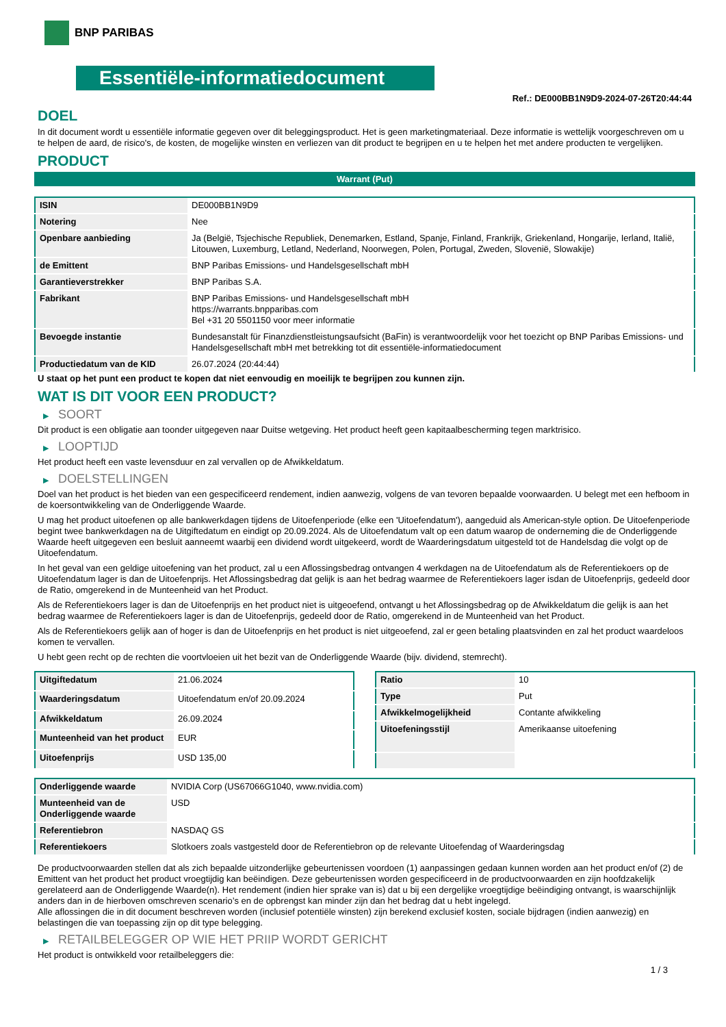BNP PARIBAS
Essentiële-informatiedocument
Ref.: DE000BB1N9D9-2024-07-26T20:44:44
DOEL
In dit document wordt u essentiële informatie gegeven over dit beleggingsproduct. Het is geen marketingmateriaal. Deze informatie is wettelijk voorgeschreven om u te helpen de aard, de risico's, de kosten, de mogelijke winsten en verliezen van dit product te begrijpen en u te helpen het met andere producten te vergelijken.
PRODUCT
Warrant (Put)
| ISIN | DE000BB1N9D9 |
| Notering | Nee |
| Openbare aanbieding | Ja (België, Tsjechische Republiek, Denemarken, Estland, Spanje, Finland, Frankrijk, Griekenland, Hongarije, Ierland, Italië, Litouwen, Luxemburg, Letland, Nederland, Noorwegen, Polen, Portugal, Zweden, Slovenië, Slowakije) |
| de Emittent | BNP Paribas Emissions- und Handelsgesellschaft mbH |
| Garantieverstrekker | BNP Paribas S.A. |
| Fabrikant | BNP Paribas Emissions- und Handelsgesellschaft mbH https://warrants.bnpparibas.com Bel +31 20 5501150 voor meer informatie |
| Bevoegde instantie | Bundesanstalt für Finanzdienstleistungsaufsicht (BaFin) is verantwoordelijk voor het toezicht op BNP Paribas Emissions- und Handelsgesellschaft mbH met betrekking tot dit essentiële-informatiedocument |
| Productiedatum van de KID | 26.07.2024 (20:44:44) |
U staat op het punt een product te kopen dat niet eenvoudig en moeilijk te begrijpen zou kunnen zijn.
WAT IS DIT VOOR EEN PRODUCT?
▶ SOORT
Dit product is een obligatie aan toonder uitgegeven naar Duitse wetgeving. Het product heeft geen kapitaalbescherming tegen marktrisico.
▶ LOOPTIJD
Het product heeft een vaste levensduur en zal vervallen op de Afwikkeldatum.
▶ DOELSTELLINGEN
Doel van het product is het bieden van een gespecificeerd rendement, indien aanwezig, volgens de van tevoren bepaalde voorwaarden. U belegt met een hefboom in de koersontwikkeling van de Onderliggende Waarde.
U mag het product uitoefenen op alle bankwerkdagen tijdens de Uitoefenperiode (elke een 'Uitoefendatum'), aangeduid als American-style option. De Uitoefenperiode begint twee bankwerkdagen na de Uitgiftedatum en eindigt op 20.09.2024. Als de Uitoefendatum valt op een datum waarop de onderneming die de Onderliggende Waarde heeft uitgegeven een besluit aanneemt waarbij een dividend wordt uitgekeerd, wordt de Waarderingsdatum uitgesteld tot de Handelsdag die volgt op de Uitoefendatum.
In het geval van een geldige uitoefening van het product, zal u een Aflossingsbedrag ontvangen 4 werkdagen na de Uitoefendatum als de Referentiekoers op de Uitoefendatum lager is dan de Uitoefenprijs. Het Aflossingsbedrag dat gelijk is aan het bedrag waarmee de Referentiekoers lager isdan de Uitoefenprijs, gedeeld door de Ratio, omgerekend in de Munteenheid van het Product.
Als de Referentiekoers lager is dan de Uitoefenprijs en het product niet is uitgeoefend, ontvangt u het Aflossingsbedrag op de Afwikkeldatum die gelijk is aan het bedrag waarmee de Referentiekoers lager is dan de Uitoefenprijs, gedeeld door de Ratio, omgerekend in de Munteenheid van het Product.
Als de Referentiekoers gelijk aan of hoger is dan de Uitoefenprijs en het product is niet uitgeoefend, zal er geen betaling plaatsvinden en zal het product waardeloos komen te vervallen.
U hebt geen recht op de rechten die voortvloeien uit het bezit van de Onderliggende Waarde (bijv. dividend, stemrecht).
| Uitgiftedatum | 21.06.2024 |
| Waarderingsdatum | Uitoefendatum en/of 20.09.2024 |
| Afwikkeldatum | 26.09.2024 |
| Munteenheid van het product | EUR |
| Uitoefenprijs | USD 135,00 |
| Ratio | 10 |
| Type | Put |
| Afwikkelmogelijkheid | Contante afwikkeling |
| Uitoefeningsstijl | Amerikaanse uitoefening |
| Onderliggende waarde | NVIDIA Corp (US67066G1040, www.nvidia.com) |
| Munteenheid van de Onderliggende waarde | USD |
| Referentiebron | NASDAQ GS |
| Referentiekoers | Slotkoers zoals vastgesteld door de Referentiebron op de relevante Uitoefendag of Waarderingsdag |
De productvoorwaarden stellen dat als zich bepaalde uitzonderlijke gebeurtenissen voordoen (1) aanpassingen gedaan kunnen worden aan het product en/of (2) de Emittent van het product het product vroegtijdig kan beëindigen. Deze gebeurtenissen worden gespecificeerd in de productvoorwaarden en zijn hoofdzakelijk gerelateerd aan de Onderliggende Waarde(n). Het rendement (indien hier sprake van is) dat u bij een dergelijke vroegtijdige beëindiging ontvangt, is waarschijnlijk anders dan in de hierboven omschreven scenario’s en de opbrengst kan minder zijn dan het bedrag dat u hebt ingelegd.
Alle aflossingen die in dit document beschreven worden (inclusief potentiële winsten) zijn berekend exclusief kosten, sociale bijdragen (indien aanwezig) en belastingen die van toepassing zijn op dit type belegging.
▶ RETAILBELEGGER OP WIE HET PRIIP WORDT GERICHT
Het product is ontwikkeld voor retailbeleggers die:
1 / 3